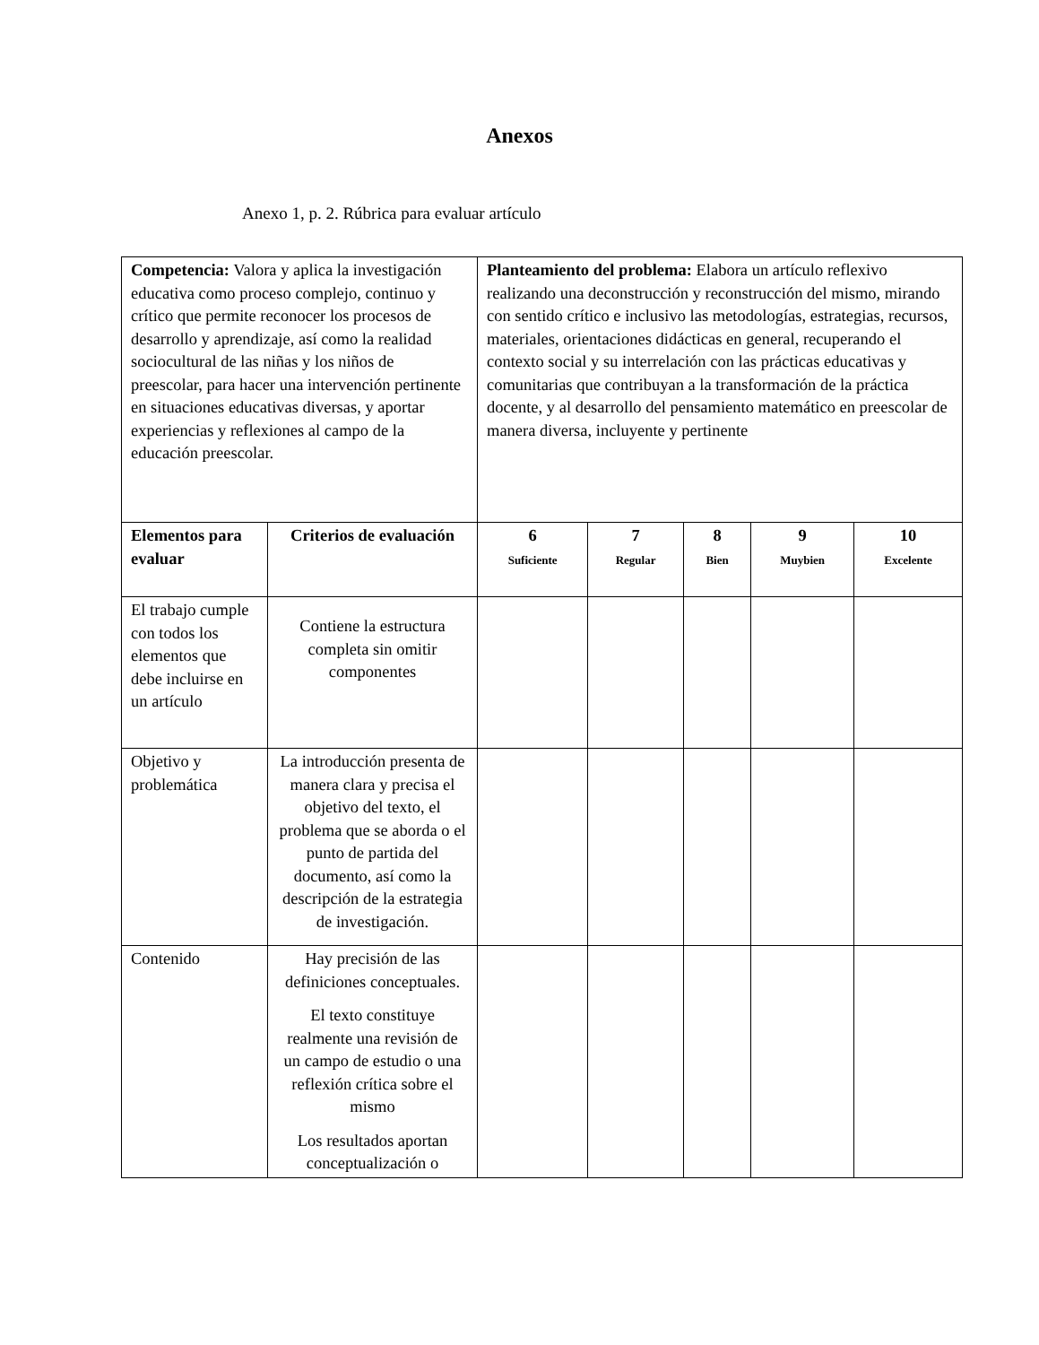Anexos
Anexo 1, p. 2. Rúbrica para evaluar artículo
| Competencia: Valora y aplica la investigación educativa como proceso complejo, continuo y crítico que permite reconocer los procesos de desarrollo y aprendizaje, así como la realidad sociocultural de las niñas y los niños de preescolar, para hacer una intervención pertinente en situaciones educativas diversas, y aportar experiencias y reflexiones al campo de la educación preescolar. | | Planteamiento del problema: Elabora un artículo reflexivo realizando una deconstrucción y reconstrucción del mismo, mirando con sentido crítico e inclusivo las metodologías, estrategias, recursos, materiales, orientaciones didácticas en general, recuperando el contexto social y su interrelación con las prácticas educativas y comunitarias que contribuyan a la transformación de la práctica docente, y al desarrollo del pensamiento matemático en preescolar de manera diversa, incluyente y pertinente | | | | |
| Elementos para evaluar | Criterios de evaluación | 6 Suficiente | 7 Regular | 8 Bien | 9 Muybien | 10 Excelente |
| El trabajo cumple con todos los elementos que debe incluirse en un artículo | Contiene la estructura completa sin omitir componentes | | | | | |
| Objetivo y problemática | La introducción presenta de manera clara y precisa el objetivo del texto, el problema que se aborda o el punto de partida del documento, así como la descripción de la estrategia de investigación. | | | | | |
| Contenido | Hay precisión de las definiciones conceptuales. El texto constituye realmente una revisión de un campo de estudio o una reflexión crítica sobre el mismo Los resultados aportan conceptualización o | | | | | |